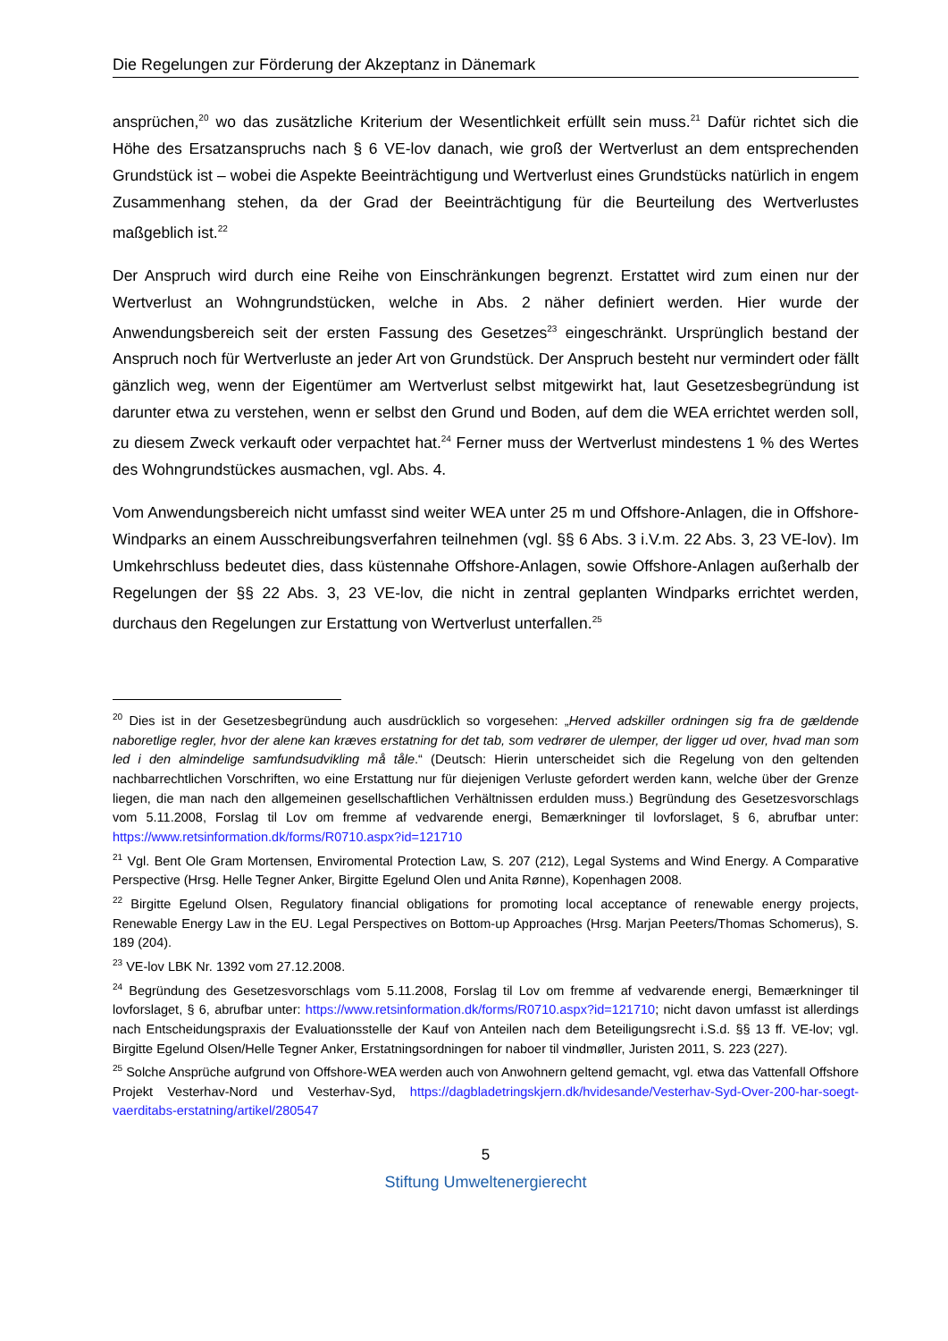Die Regelungen zur Förderung der Akzeptanz in Dänemark
ansprüchen,<sup>20</sup> wo das zusätzliche Kriterium der Wesentlichkeit erfüllt sein muss.<sup>21</sup> Dafür richtet sich die Höhe des Ersatzanspruchs nach § 6 VE-lov danach, wie groß der Wertverlust an dem entsprechenden Grundstück ist – wobei die Aspekte Beeinträchtigung und Wertverlust eines Grundstücks natürlich in engem Zusammenhang stehen, da der Grad der Beeinträchtigung für die Beurteilung des Wertverlustes maßgeblich ist.<sup>22</sup>
Der Anspruch wird durch eine Reihe von Einschränkungen begrenzt. Erstattet wird zum einen nur der Wertverlust an Wohngrundstücken, welche in Abs. 2 näher definiert werden. Hier wurde der Anwendungsbereich seit der ersten Fassung des Gesetzes<sup>23</sup> eingeschränkt. Ursprünglich bestand der Anspruch noch für Wertverluste an jeder Art von Grundstück. Der Anspruch besteht nur vermindert oder fällt gänzlich weg, wenn der Eigentümer am Wertverlust selbst mitgewirkt hat, laut Gesetzesbegründung ist darunter etwa zu verstehen, wenn er selbst den Grund und Boden, auf dem die WEA errichtet werden soll, zu diesem Zweck verkauft oder verpachtet hat.<sup>24</sup> Ferner muss der Wertverlust mindestens 1 % des Wertes des Wohngrundstückes ausmachen, vgl. Abs. 4.
Vom Anwendungsbereich nicht umfasst sind weiter WEA unter 25 m und Offshore-Anlagen, die in Offshore-Windparks an einem Ausschreibungsverfahren teilnehmen (vgl. §§ 6 Abs. 3 i.V.m. 22 Abs. 3, 23 VE-lov). Im Umkehrschluss bedeutet dies, dass küstennahe Offshore-Anlagen, sowie Offshore-Anlagen außerhalb der Regelungen der §§ 22 Abs. 3, 23 VE-lov, die nicht in zentral geplanten Windparks errichtet werden, durchaus den Regelungen zur Erstattung von Wertverlust unterfallen.<sup>25</sup>
<sup>20</sup> Dies ist in der Gesetzesbegründung auch ausdrücklich so vorgesehen: „Herved adskiller ordningen sig fra de gældende naboretlige regler, hvor der alene kan kræves erstatning for det tab, som vedrører de ulemper, der ligger ud over, hvad man som led i den almindelige samfundsudvikling må tåle.“ (Deutsch: Hierin unterscheidet sich die Regelung von den geltenden nachbarrechtlichen Vorschriften, wo eine Erstattung nur für diejenigen Verluste gefordert werden kann, welche über der Grenze liegen, die man nach den allgemeinen gesellschaftlichen Verhältnissen erdulden muss.) Begründung des Gesetzesvorschlags vom 5.11.2008, Forslag til Lov om fremme af vedvarende energi, Bemærkninger til lovforslaget, § 6, abrufbar unter: https://www.retsinformation.dk/forms/R0710.aspx?id=121710
<sup>21</sup> Vgl. Bent Ole Gram Mortensen, Enviromental Protection Law, S. 207 (212), Legal Systems and Wind Energy. A Comparative Perspective (Hrsg. Helle Tegner Anker, Birgitte Egelund Olen und Anita Rønne), Kopenhagen 2008.
<sup>22</sup> Birgitte Egelund Olsen, Regulatory financial obligations for promoting local acceptance of renewable energy projects, Renewable Energy Law in the EU. Legal Perspectives on Bottom-up Approaches (Hrsg. Marjan Peeters/Thomas Schomerus), S. 189 (204).
<sup>23</sup> VE-lov LBK Nr. 1392 vom 27.12.2008.
<sup>24</sup> Begründung des Gesetzesvorschlags vom 5.11.2008, Forslag til Lov om fremme af vedvarende energi, Bemærkninger til lovforslaget, § 6, abrufbar unter: https://www.retsinformation.dk/forms/R0710.aspx?id=121710; nicht davon umfasst ist allerdings nach Entscheidungspraxis der Evaluationsstelle der Kauf von Anteilen nach dem Beteiligungsrecht i.S.d. §§ 13 ff. VE-lov; vgl. Birgitte Egelund Olsen/Helle Tegner Anker, Erstatningsordningen for naboer til vindmøller, Juristen 2011, S. 223 (227).
<sup>25</sup> Solche Ansprüche aufgrund von Offshore-WEA werden auch von Anwohnern geltend gemacht, vgl. etwa das Vattenfall Offshore Projekt Vesterhav-Nord und Vesterhav-Syd, https://dagbladetringskjern.dk/hvidesande/Vesterhav-Syd-Over-200-har-soegt-vaerditabs-erstatning/artikel/280547
5
Stiftung Umweltenergierecht